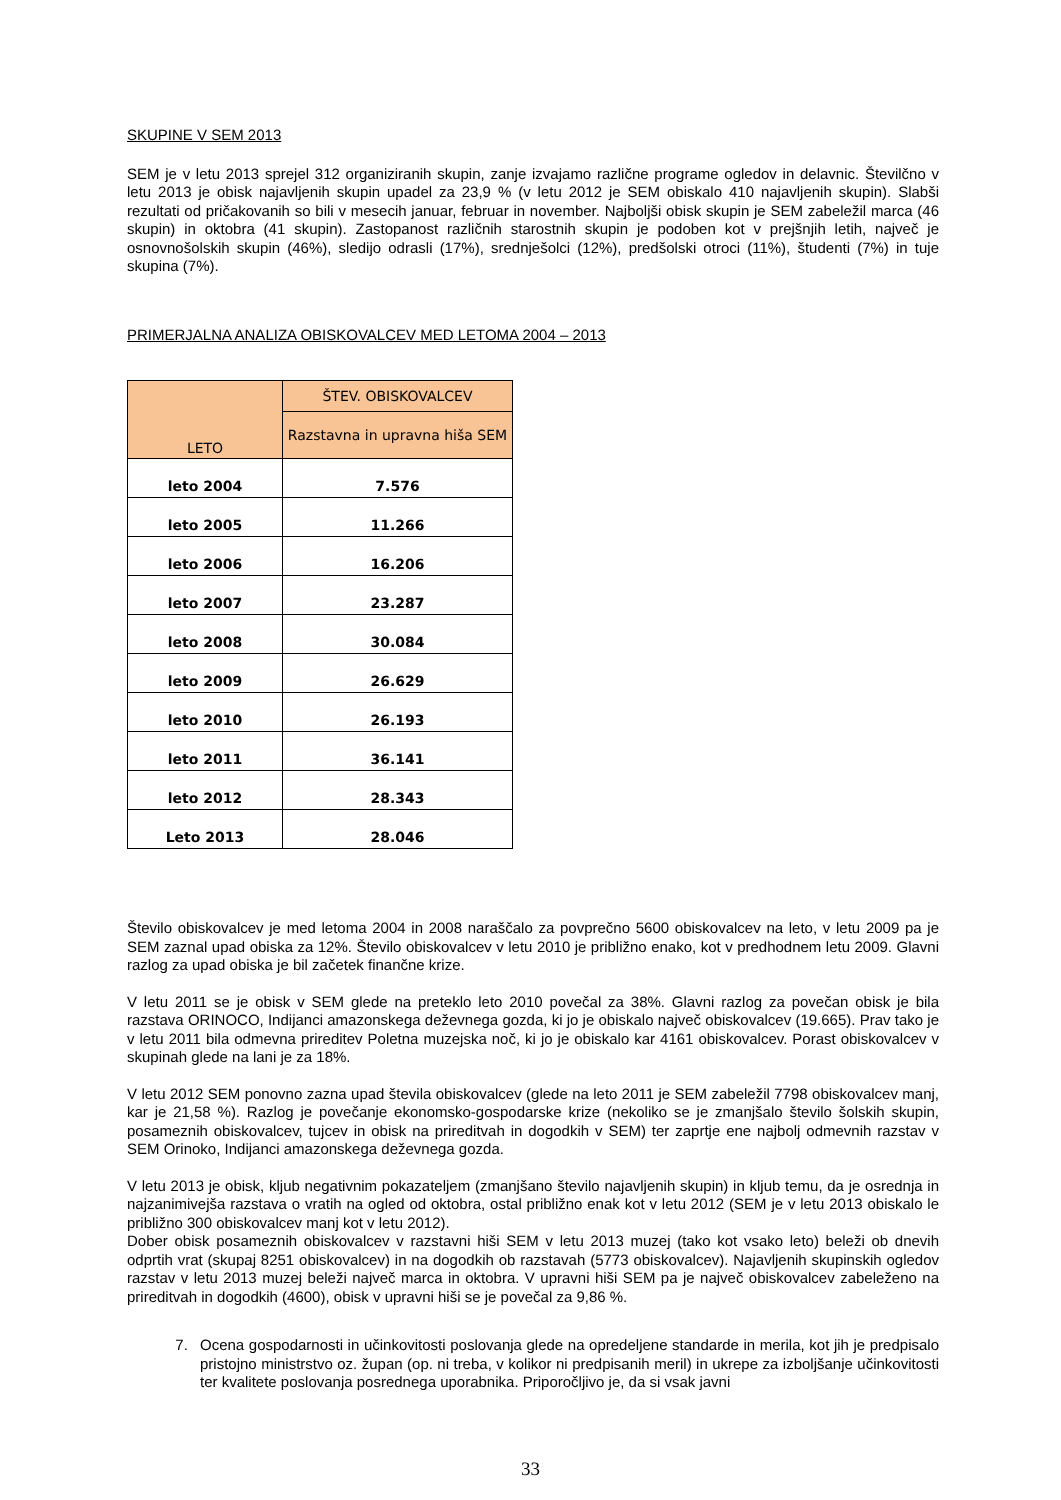SKUPINE V SEM 2013
SEM je v letu 2013 sprejel 312 organiziranih skupin, zanje izvajamo različne programe ogledov in delavnic. Številčno v letu 2013 je obisk najavljenih skupin upadel za 23,9 % (v letu 2012 je SEM obiskalo 410 najavljenih skupin). Slabši rezultati od pričakovanih so bili v mesecih januar, februar in november. Najboljši obisk skupin je SEM zabeležil marca (46 skupin) in oktobra (41 skupin). Zastopanost različnih starostnih skupin je podoben kot v prejšnjih letih, največ je osnovnošolskih skupin (46%), sledijo odrasli (17%), srednješolci (12%), predšolski otroci (11%), študenti (7%) in tuje skupina (7%).
PRIMERJALNA ANALIZA OBISKOVALCEV MED LETOMA 2004 – 2013
| LETO | ŠTEV. OBISKOVALCEV |
| --- | --- |
| | Razstavna in upravna hiša SEM |
| leto 2004 | 7.576 |
| leto 2005 | 11.266 |
| leto 2006 | 16.206 |
| leto 2007 | 23.287 |
| leto 2008 | 30.084 |
| leto 2009 | 26.629 |
| leto 2010 | 26.193 |
| leto 2011 | 36.141 |
| leto 2012 | 28.343 |
| Leto 2013 | 28.046 |
Število obiskovalcev je med letoma 2004 in 2008 naraščalo za povprečno 5600 obiskovalcev na leto, v letu 2009 pa je SEM zaznal upad obiska za 12%. Število obiskovalcev v letu 2010 je približno enako, kot v predhodnem letu 2009. Glavni razlog za upad obiska je bil začetek finančne krize.
V letu 2011 se je obisk v SEM glede na preteklo leto 2010 povečal za 38%. Glavni razlog za povečan obisk je bila razstava ORINOCO, Indijanci amazonskega deževnega gozda, ki jo je obiskalo največ obiskovalcev (19.665). Prav tako je v letu 2011 bila odmevna prireditev Poletna muzejska noč, ki jo je obiskalo kar 4161 obiskovalcev. Porast obiskovalcev v skupinah glede na lani je za 18%.
V letu 2012 SEM ponovno zazna upad števila obiskovalcev (glede na leto 2011 je SEM zabeležil 7798 obiskovalcev manj, kar je 21,58 %). Razlog je povečanje ekonomsko-gospodarske krize (nekoliko se je zmanjšalo število šolskih skupin, posameznih obiskovalcev, tujcev in obisk na prireditvah in dogodkih v SEM) ter zaprtje ene najbolj odmevnih razstav v SEM Orinoko, Indijanci amazonskega deževnega gozda.
V letu 2013 je obisk, kljub negativnim pokazateljem (zmanjšano število najavljenih skupin) in kljub temu, da je osrednja in najzanimivejša razstava o vratih na ogled od oktobra, ostal približno enak kot v letu 2012 (SEM je v letu 2013 obiskalo le približno 300 obiskovalcev manj kot v letu 2012).
Dober obisk posameznih obiskovalcev v razstavni hiši SEM v letu 2013 muzej (tako kot vsako leto) beleži ob dnevih odprtih vrat (skupaj 8251 obiskovalcev) in na dogodkih ob razstavah (5773 obiskovalcev). Najavljenih skupinskih ogledov razstav v letu 2013 muzej beleži največ marca in oktobra. V upravni hiši SEM pa je največ obiskovalcev zabeleženo na prireditvah in dogodkih (4600), obisk v upravni hiši se je povečal za 9,86 %.
7. Ocena gospodarnosti in učinkovitosti poslovanja glede na opredeljene standarde in merila, kot jih je predpisalo pristojno ministrstvo oz. župan (op. ni treba, v kolikor ni predpisanih meril) in ukrepe za izboljšanje učinkovitosti ter kvalitete poslovanja posrednega uporabnika. Priporočljivo je, da si vsak javni
33